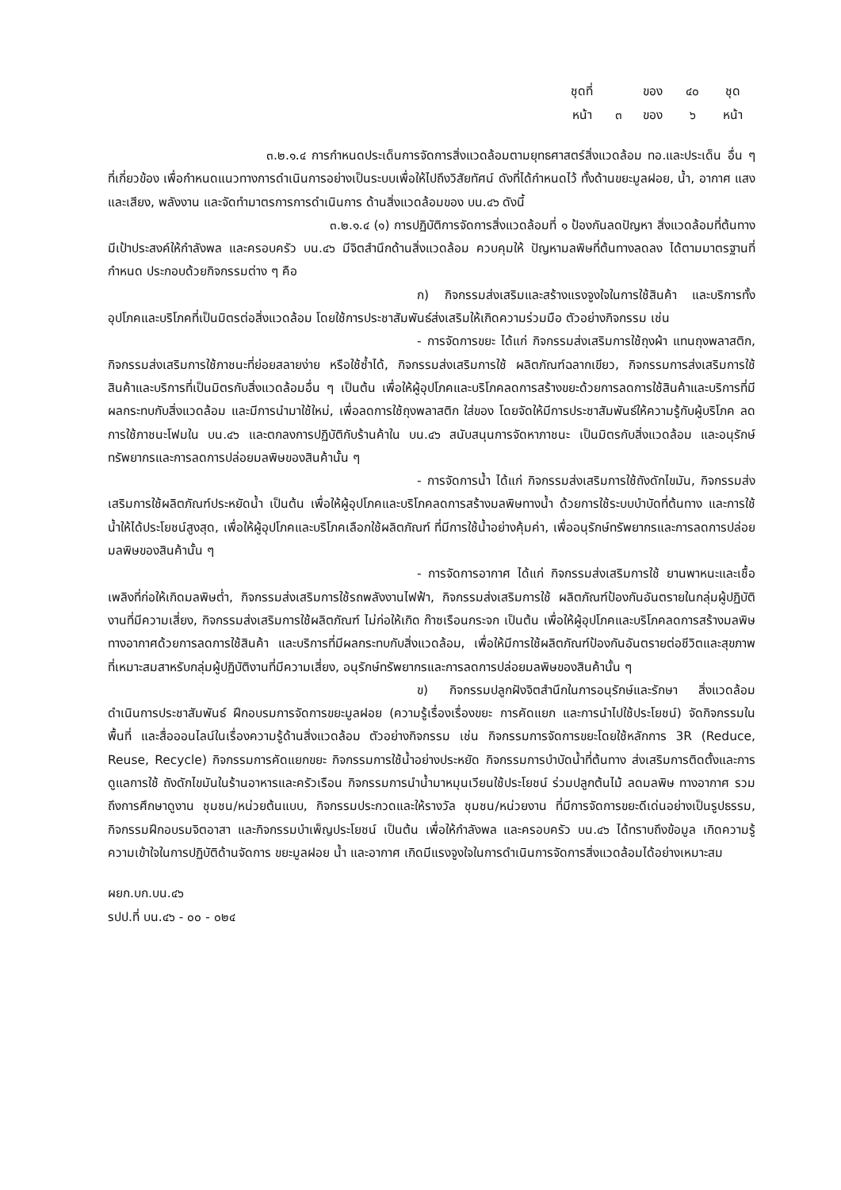| ชุดที่ | | ของ | ๔๐ | ชุด |
| หน้า | ๓ | ของ | ๖ | หน้า |
๓.๒.๑.๔ การกำหนดประเด็นการจัดการสิ่งแวดล้อมตามยุทธศาสตร์สิ่งแวดล้อม ทอ.และประเด็น อื่น ๆ ที่เกี่ยวข้อง เพื่อกำหนดแนวทางการดำเนินการอย่างเป็นระบบเพื่อให้ไปถึงวิสัยทัศน์ ดังที่ได้กำหนดไว้ ทั้งด้านขยะมูลฝอย, น้ำ, อากาศ แสง และเสียง, พลังงาน และจัดทำมาตรการการดำเนินการ ด้านสิ่งแวดล้อมของ บน.๔๖ ดังนี้
๓.๒.๑.๔ (๑) การปฏิบัติการจัดการสิ่งแวดล้อมที่ ๑ ป้องกันลดปัญหา สิ่งแวดล้อมที่ต้นทาง มีเป้าประสงค์ให้กำลังพล และครอบครัว บน.๔๖ มีจิตสำนึกด้านสิ่งแวดล้อม ควบคุมให้ ปัญหามลพิษที่ต้นทางลดลง ได้ตามมาตรฐานที่กำหนด ประกอบด้วยกิจกรรมต่าง ๆ คือ
ก) กิจกรรมส่งเสริมและสร้างแรงจูงใจในการใช้สินค้า และบริการทั้งอุปโภคและบริโภคที่เป็นมิตรต่อสิ่งแวดล้อม โดยใช้การประชาสัมพันธ์ส่งเสริมให้เกิดความร่วมมือ ตัวอย่างกิจกรรม เช่น
- การจัดการขยะ ได้แก่ กิจกรรมส่งเสริมการใช้ถุงผ้า แทนถุงพลาสติก, กิจกรรมส่งเสริมการใช้ภาชนะที่ย่อยสลายง่าย หรือใช้ซ้ำได้, กิจกรรมส่งเสริมการใช้ ผลิตภัณฑ์ฉลากเขียว, กิจกรรมการส่งเสริมการใช้สินค้าและบริการที่เป็นมิตรกับสิ่งแวดล้อมอื่น ๆ เป็นต้น เพื่อให้ผู้อุปโภคและบริโภคลดการสร้างขยะด้วยการลดการใช้สินค้าและบริการที่มีผลกระทบกับสิ่งแวดล้อม และมีการนำมาใช้ใหม่, เพื่อลดการใช้ถุงพลาสติก ใส่ของ โดยจัดให้มีการประชาสัมพันธ์ให้ความรู้กับผู้บริโภค ลดการใช้ภาชนะโฟมใน บน.๔๖ และตกลงการปฏิบัติกับร้านค้าใน บน.๔๖ สนับสนุนการจัดหาภาชนะ เป็นมิตรกับสิ่งแวดล้อม และอนุรักษ์ทรัพยากรและการลดการปล่อยมลพิษของสินค้านั้น ๆ
- การจัดการน้ำ ได้แก่ กิจกรรมส่งเสริมการใช้ถังดักไขมัน, กิจกรรมส่งเสริมการใช้ผลิตภัณฑ์ประหยัดน้ำ เป็นต้น เพื่อให้ผู้อุปโภคและบริโภคลดการสร้างมลพิษทางน้ำ ด้วยการใช้ระบบบำบัดที่ต้นทาง และการใช้น้ำให้ได้ประโยชน์สูงสุด, เพื่อให้ผู้อุปโภคและบริโภคเลือกใช้ผลิตภัณฑ์ ที่มีการใช้น้ำอย่างคุ้มค่า, เพื่ออนุรักษ์ทรัพยากรและการลดการปล่อยมลพิษของสินค้านั้น ๆ
- การจัดการอากาศ ได้แก่ กิจกรรมส่งเสริมการใช้ ยานพาหนะและเชื้อเพลิงที่ก่อให้เกิดมลพิษต่ำ, กิจกรรมส่งเสริมการใช้รถพลังงานไฟฟ้า, กิจกรรมส่งเสริมการใช้ ผลิตภัณฑ์ป้องกันอันตรายในกลุ่มผู้ปฏิบัติงานที่มีความเสี่ยง, กิจกรรมส่งเสริมการใช้ผลิตภัณฑ์ ไม่ก่อให้เกิด ก๊าซเรือนกระจก เป็นต้น เพื่อให้ผู้อุปโภคและบริโภคลดการสร้างมลพิษทางอากาศด้วยการลดการใช้สินค้า และบริการที่มีผลกระทบกับสิ่งแวดล้อม, เพื่อให้มีการใช้ผลิตภัณฑ์ป้องกันอันตรายต่อชีวิตและสุขภาพ ที่เหมาะสมสาหรับกลุ่มผู้ปฏิบัติงานที่มีความเสี่ยง, อนุรักษ์ทรัพยากรและการลดการปล่อยมลพิษของสินค้านั้น ๆ
ข) กิจกรรมปลูกฝังจิตสำนึกในการอนุรักษ์และรักษา สิ่งแวดล้อม ดำเนินการประชาสัมพันธ์ ฝึกอบรมการจัดการขยะมูลฝอย (ความรู้เรื่องเรื่องขยะ การคัดแยก และการนำไปใช้ประโยชน์) จัดกิจกรรมในพื้นที่ และสื่อออนไลน์ในเรื่องความรู้ด้านสิ่งแวดล้อม ตัวอย่างกิจกรรม เช่น กิจกรรมการจัดการขยะโดยใช้หลักการ 3R (Reduce, Reuse, Recycle) กิจกรรมการคัดแยกขยะ กิจกรรมการใช้น้ำอย่างประหยัด กิจกรรมการบำบัดน้ำที่ต้นทาง ส่งเสริมการติดตั้งและการดูแลการใช้ ถังดักไขมันในร้านอาหารและครัวเรือน กิจกรรมการนำน้ำมาหมุนเวียนใช้ประโยชน์ ร่วมปลูกต้นไม้ ลดมลพิษ ทางอากาศ รวมถึงการศึกษาดูงาน ชุมชน/หน่วยต้นแบบ, กิจกรรมประกวดและให้รางวัล ชุมชน/หน่วยงาน ที่มีการจัดการขยะดีเด่นอย่างเป็นรูปธรรม, กิจกรรมฝึกอบรมจิตอาสา และกิจกรรมบำเพ็ญประโยชน์ เป็นต้น เพื่อให้กำลังพล และครอบครัว บน.๔๖ ได้ทราบถึงข้อมูล เกิดความรู้ ความเข้าใจในการปฏิบัติด้านจัดการ ขยะมูลฝอย น้ำ และอากาศ เกิดมีแรงจูงใจในการดำเนินการจัดการสิ่งแวดล้อมได้อย่างเหมาะสม
ผยก.บก.บน.๔๖
รปป.ที่ บน.๔๖ - ๐๐ - ๐๒๔